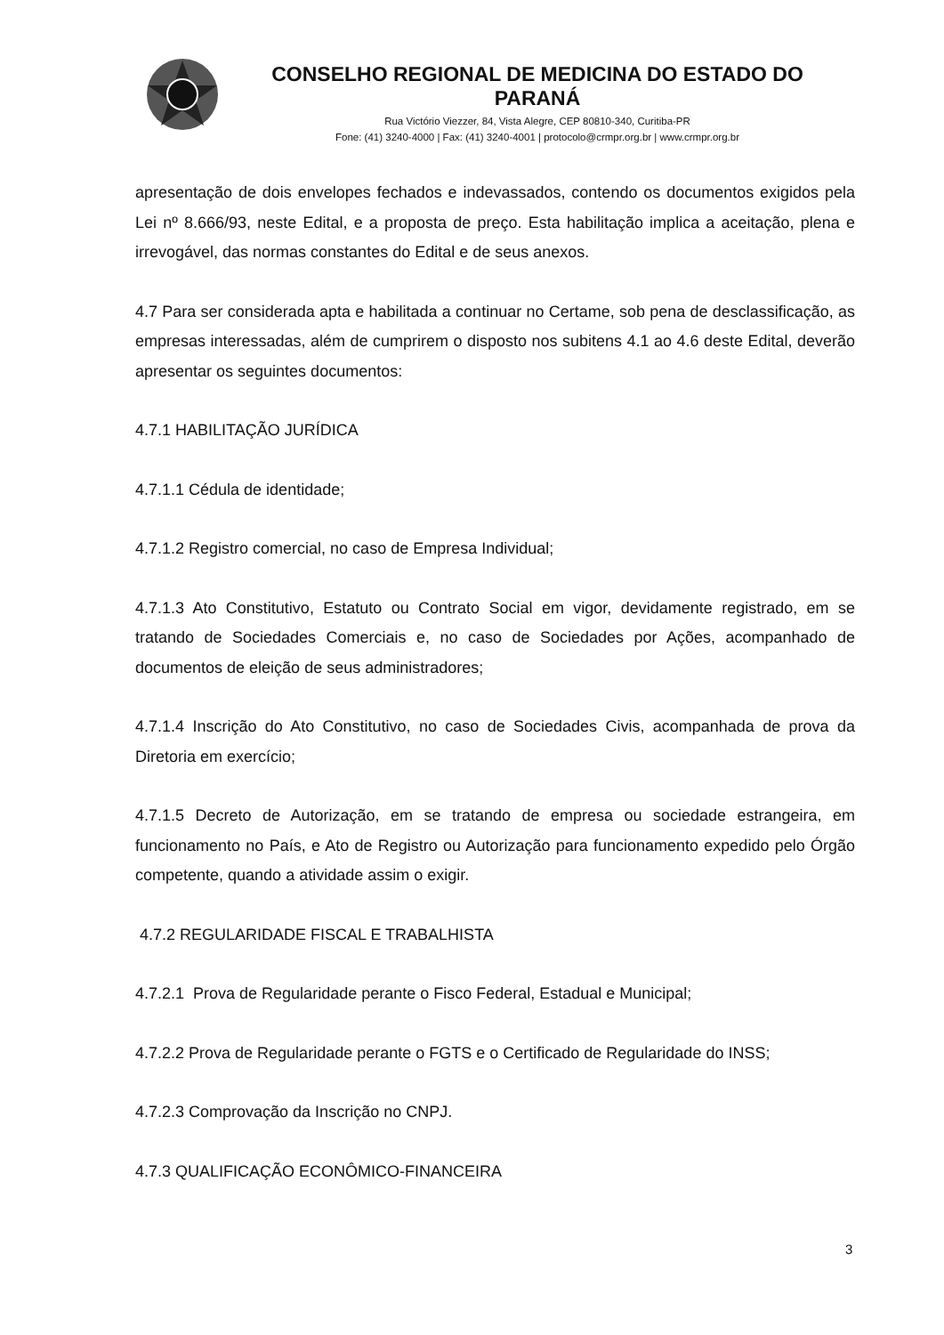CONSELHO REGIONAL DE MEDICINA DO ESTADO DO PARANÁ
Rua Victório Viezzer, 84, Vista Alegre, CEP 80810-340, Curitiba-PR
Fone: (41) 3240-4000 | Fax: (41) 3240-4001 | protocolo@crmpr.org.br | www.crmpr.org.br
apresentação de dois envelopes fechados e indevassados, contendo os documentos exigidos pela Lei nº 8.666/93, neste Edital, e a proposta de preço. Esta habilitação implica a aceitação, plena e irrevogável, das normas constantes do Edital e de seus anexos.
4.7 Para ser considerada apta e habilitada a continuar no Certame, sob pena de desclassificação, as empresas interessadas, além de cumprirem o disposto nos subitens 4.1 ao 4.6 deste Edital, deverão apresentar os seguintes documentos:
4.7.1 HABILITAÇÃO JURÍDICA
4.7.1.1 Cédula de identidade;
4.7.1.2 Registro comercial, no caso de Empresa Individual;
4.7.1.3 Ato Constitutivo, Estatuto ou Contrato Social em vigor, devidamente registrado, em se tratando de Sociedades Comerciais e, no caso de Sociedades por Ações, acompanhado de documentos de eleição de seus administradores;
4.7.1.4 Inscrição do Ato Constitutivo, no caso de Sociedades Civis, acompanhada de prova da Diretoria em exercício;
4.7.1.5 Decreto de Autorização, em se tratando de empresa ou sociedade estrangeira, em funcionamento no País, e Ato de Registro ou Autorização para funcionamento expedido pelo Órgão competente, quando a atividade assim o exigir.
4.7.2 REGULARIDADE FISCAL E TRABALHISTA
4.7.2.1 Prova de Regularidade perante o Fisco Federal, Estadual e Municipal;
4.7.2.2 Prova de Regularidade perante o FGTS e o Certificado de Regularidade do INSS;
4.7.2.3 Comprovação da Inscrição no CNPJ.
4.7.3 QUALIFICAÇÃO ECONÔMICO-FINANCEIRA
3